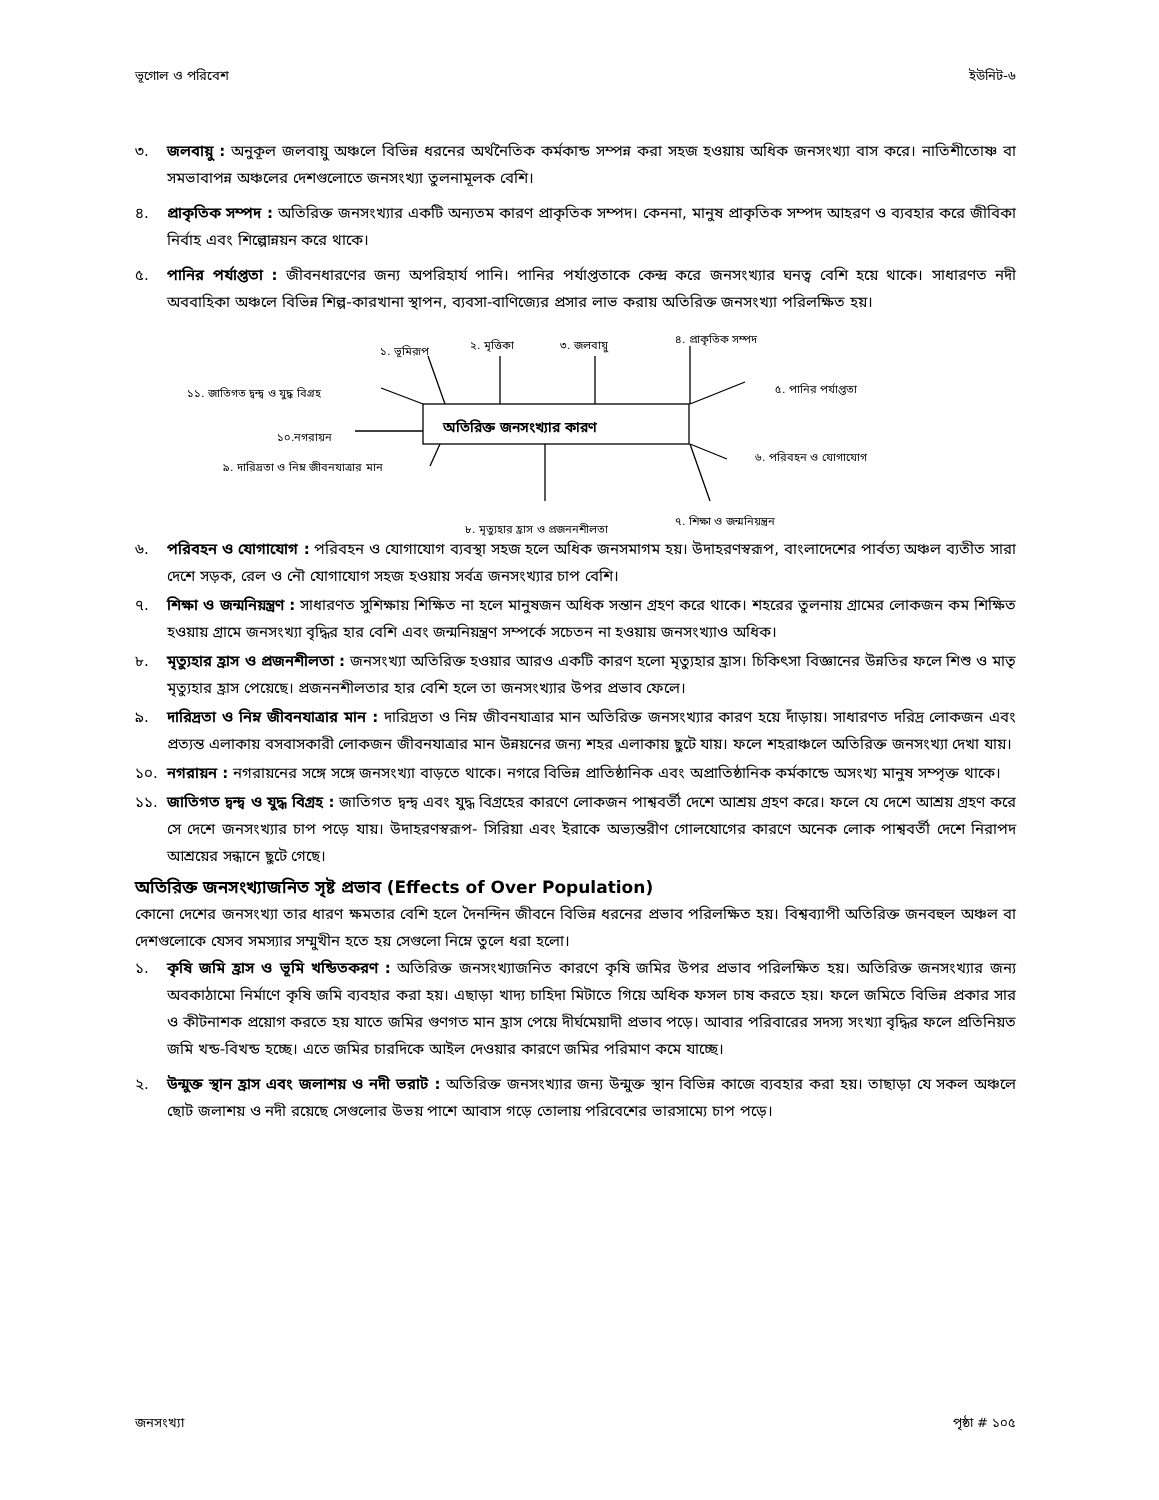ভূগোল ও পরিবেশ ইউনিট-৬
৩. জলবায়ু : অনুকূল জলবায়ু অঞ্চলে বিভিন্ন ধরনের অর্থনৈতিক কর্মকান্ড সম্পন্ন করা সহজ হওয়ায় অধিক জনসংখ্যা বাস করে। নাতিশীতোষ্ণ বা সমভাবাপন্ন অঞ্চলের দেশগুলোতে জনসংখ্যা তুলনামূলক বেশি।
৪. প্রাকৃতিক সম্পদ : অতিরিক্ত জনসংখ্যার একটি অন্যতম কারণ প্রাকৃতিক সম্পদ। কেননা, মানুষ প্রাকৃতিক সম্পদ আহরণ ও ব্যবহার করে জীবিকা নির্বাহ এবং শিল্পোন্নয়ন করে থাকে।
৫. পানির পর্যাপ্ততা : জীবনধারণের জন্য অপরিহার্য পানি। পানির পর্যাপ্ততাকে কেন্দ্র করে জনসংখ্যার ঘনত্ব বেশি হয়ে থাকে। সাধারণত নদী অববাহিকা অঞ্চলে বিভিন্ন শিল্প-কারখানা স্থাপন, ব্যবসা-বাণিজ্যের প্রসার লাভ করায় অতিরিক্ত জনসংখ্যা পরিলক্ষিত হয়।
১. ভূমিরূপ ২. মৃত্তিকা ৩. জলবায়ু ৪. প্রাকৃতিক সম্পদ
৫. পানির পর্যাপ্ততা ১১. জাতিগত দ্বন্দ্ব ও যুদ্ধ বিগ্রহ
অতিরিক্ত জনসংখ্যার কারণ ১০.নগরায়ন
৬. পরিবহন ও যোগাযোগ
৯. দারিদ্রতা ও নিম্ন জীবনযাত্রার মান
৮. মৃত্যুহার হ্রাস ও প্রজননশীলতা
৭. শিক্ষা ও জন্মনিয়ন্ত্রন
৬. পরিবহন ও যোগাযোগ : পরিবহন ও যোগাযোগ ব্যবস্থা সহজ হলে অধিক জনসমাগম হয়। উদাহরণস্বরূপ, বাংলাদেশের পার্বত্য অঞ্চল ব্যতীত সারা দেশে সড়ক, রেল ও নৌ যোগাযোগ সহজ হওয়ায় সর্বত্র জনসংখ্যার চাপ বেশি।
৭. শিক্ষা ও জন্মনিয়ন্ত্রণ : সাধারণত সুশিক্ষায় শিক্ষিত না হলে মানুষজন অধিক সন্তান গ্রহণ করে থাকে। শহরের তুলনায় গ্রামের লোকজন কম শিক্ষিত হওয়ায় গ্রামে জনসংখ্যা বৃদ্ধির হার বেশি এবং জন্মনিয়ন্ত্রণ সম্পর্কে সচেতন না হওয়ায় জনসংখ্যাও অধিক।
৮. মৃত্যুহার হ্রাস ও প্রজনশীলতা : জনসংখ্যা অতিরিক্ত হওয়ার আরও একটি কারণ হলো মৃত্যুহার হ্রাস। চিকিৎসা বিজ্ঞানের উন্নতির ফলে শিশু ও মাতৃ মৃত্যুহার হ্রাস পেয়েছে। প্রজননশীলতার হার বেশি হলে তা জনসংখ্যার উপর প্রভাব ফেলে।
৯. দারিদ্রতা ও নিম্ন জীবনযাত্রার মান : দারিদ্রতা ও নিম্ন জীবনযাত্রার মান অতিরিক্ত জনসংখ্যার কারণ হয়ে দাঁড়ায়। সাধারণত দরিদ্র লোকজন এবং প্রত্যন্ত এলাকায় বসবাসকারী লোকজন জীবনযাত্রার মান উন্নয়নের জন্য শহর এলাকায় ছুটে যায়। ফলে শহরাঞ্চলে অতিরিক্ত জনসংখ্যা দেখা যায়।
১০. নগরায়ন : নগরায়নের সঙ্গে সঙ্গে জনসংখ্যা বাড়তে থাকে। নগরে বিভিন্ন প্রাতিষ্ঠানিক এবং অপ্রাতিষ্ঠানিক কর্মকান্ডে অসংখ্য মানুষ সম্পৃক্ত থাকে।
১১. জাতিগত দ্বন্দ্ব ও যুদ্ধ বিগ্রহ : জাতিগত দ্বন্দ্ব এবং যুদ্ধ বিগ্রহের কারণে লোকজন পাশ্ববর্তী দেশে আশ্রয় গ্রহণ করে। ফলে যে দেশে আশ্রয় গ্রহণ করে সে দেশে জনসংখ্যার চাপ পড়ে যায়। উদাহরণস্বরূপ- সিরিয়া এবং ইরাকে অভ্যন্তরীণ গোলযোগের কারণে অনেক লোক পাশ্ববর্তী দেশে নিরাপদ আশ্রয়ের সন্ধানে ছুটে গেছে।
অতিরিক্ত জনসংখ্যাজনিত সৃষ্ট প্রভাব (Effects of Over Population)
কোনো দেশের জনসংখ্যা তার ধারণ ক্ষমতার বেশি হলে দৈনন্দিন জীবনে বিভিন্ন ধরনের প্রভাব পরিলক্ষিত হয়। বিশ্বব্যাপী অতিরিক্ত জনবহুল অঞ্চল বা দেশগুলোকে যেসব সমস্যার সম্মুখীন হতে হয় সেগুলো নিম্নে তুলে ধরা হলো।
১. কৃষি জমি হ্রাস ও ভূমি খন্ডিতকরণ : অতিরিক্ত জনসংখ্যাজনিত কারণে কৃষি জমির উপর প্রভাব পরিলক্ষিত হয়। অতিরিক্ত জনসংখ্যার জন্য অবকাঠামো নির্মাণে কৃষি জমি ব্যবহার করা হয়। এছাড়া খাদ্য চাহিদা মিটাতে গিয়ে অধিক ফসল চাষ করতে হয়। ফলে জমিতে বিভিন্ন প্রকার সার ও কীটনাশক প্রয়োগ করতে হয় যাতে জমির গুণগত মান হ্রাস পেয়ে দীর্ঘমেয়াদী প্রভাব পড়ে। আবার পরিবারের সদস্য সংখ্যা বৃদ্ধির ফলে প্রতিনিয়ত জমি খন্ড-বিখন্ড হচ্ছে। এতে জমির চারদিকে আইল দেওয়ার কারণে জমির পরিমাণ কমে যাচ্ছে।
২. উন্মুক্ত স্থান হ্রাস এবং জলাশয় ও নদী ভরাট : অতিরিক্ত জনসংখ্যার জন্য উন্মুক্ত স্থান বিভিন্ন কাজে ব্যবহার করা হয়। তাছাড়া যে সকল অঞ্চলে ছোট জলাশয় ও নদী রয়েছে সেগুলোর উভয় পাশে আবাস গড়ে তোলায় পরিবেশের ভারসাম্যে চাপ পড়ে।
জনসংখ্যা পৃষ্ঠা # ১০৫